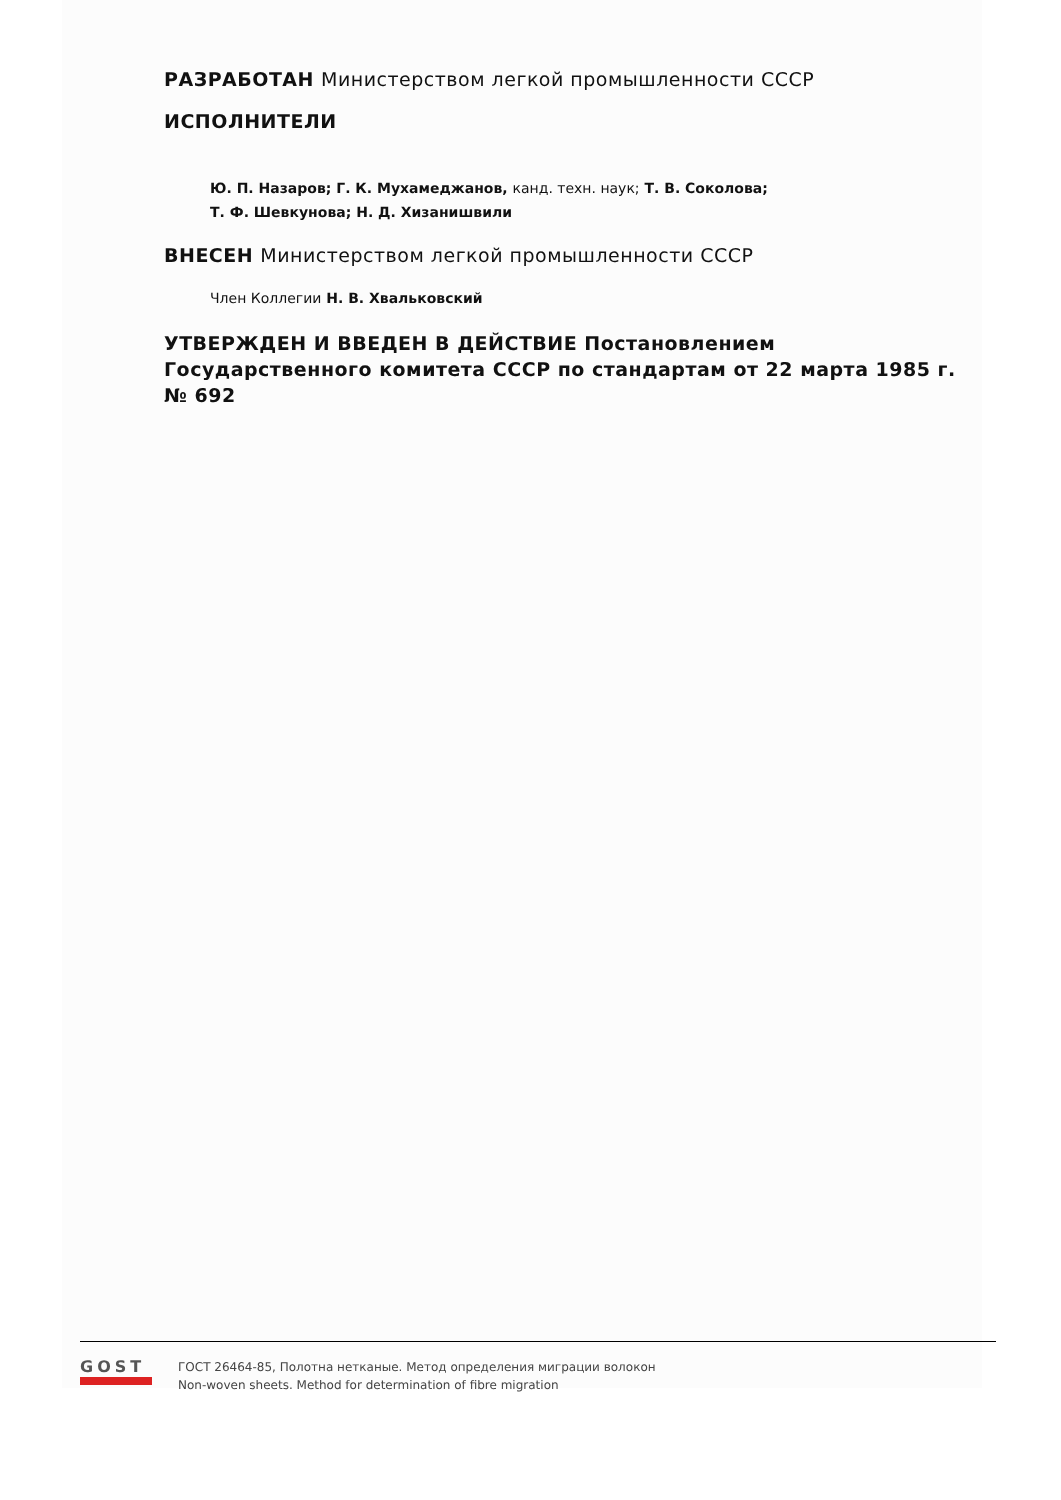РАЗРАБОТАН Министерством легкой промышленности СССР
ИСПОЛНИТЕЛИ
Ю. П. Назаров; Г. К. Мухамеджанов, канд. техн. наук; Т. В. Соколова;
Т. Ф. Шевкунова; Н. Д. Хизанишвили
ВНЕСЕН Министерством легкой промышленности СССР
Член Коллегии Н. В. Хвальковский
УТВЕРЖДЕН И ВВЕДЕН В ДЕЙСТВИЕ Постановлением Государственного комитета СССР по стандартам от 22 марта 1985 г. № 692
GOST
ГОСТ 26464-85, Полотна нетканые. Метод определения миграции волокон
Non-woven sheets. Method for determination of fibre migration